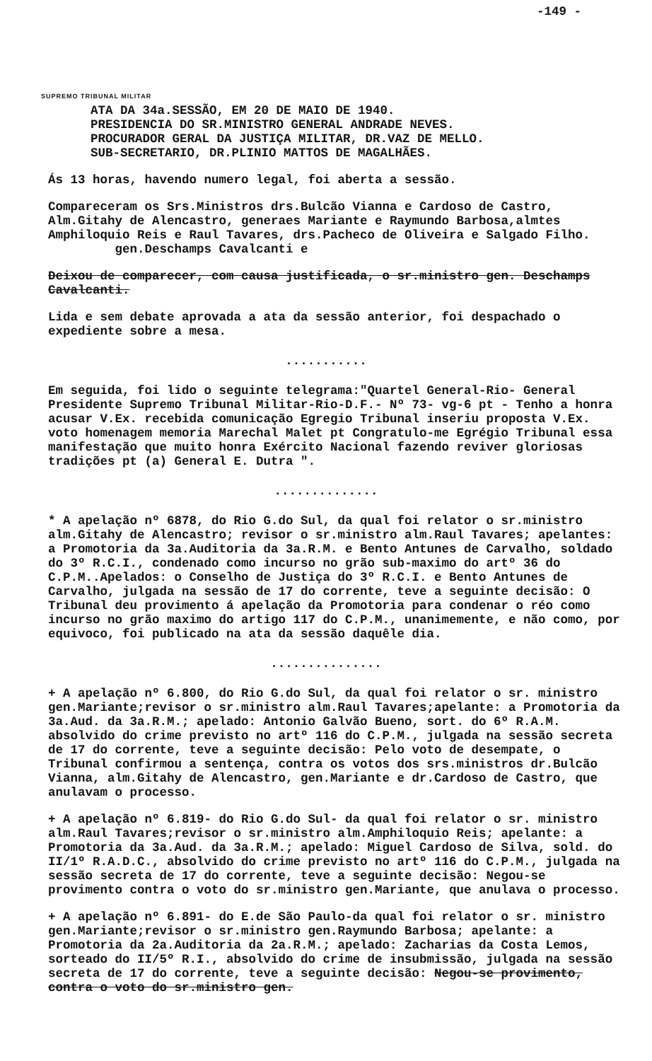-149 -
SUPREMO TRIBUNAL MILITAR
ATA DA 34a.SESSÃO, EM 20 DE MAIO DE 1940.
PRESIDENCIA DO SR.MINISTRO GENERAL ANDRADE NEVES.
PROCURADOR GERAL DA JUSTIÇA MILITAR, DR.VAZ DE MELLO.
SUB-SECRETARIO, DR.PLINIO MATTOS DE MAGALHÃES.
Ás 13 horas, havendo numero legal, foi aberta a sessão.
Compareceram os Srs.Ministros drs.Bulcão Vianna e Cardoso de Castro, Alm.Gitahy de Alencastro, generaes Mariante e Raymundo Barbosa,almtes Amphiloquio Reis e Raul Tavares, drs.Pacheco de Oliveira e Salgado Filho. gen.Deschamps Cavalcanti e
Deixou de comparecer, com causa justificada, o sr.ministro gen. Deschamps Cavalcanti.
Lida e sem debate aprovada a ata da sessão anterior, foi despachado o expediente sobre a mesa.
...........
Em seguida, foi lido o seguinte telegrama:"Quartel General-Rio- General Presidente Supremo Tribunal Militar-Rio-D.F.- Nº 73- vg-6 pt - Tenho a honra acusar V.Ex. recebida comunicação Egregio Tribunal inseriu proposta V.Ex. voto homenagem memoria Marechal Malet pt Congratulo-me Egrégio Tribunal essa manifestação que muito honra Exército Nacional fazendo reviver gloriosas tradições pt (a) General E. Dutra ".
..............
* A apelação nº 6878, do Rio G.do Sul, da qual foi relator o sr.ministro alm.Gitahy de Alencastro; revisor o sr.ministro alm.Raul Tavares; apelantes: a Promotoria da 3a.Auditoria da 3a.R.M. e Bento Antunes de Carvalho, soldado do 3º R.C.I., condenado como incurso no grão sub-maximo do artº 36 do C.P.M..Apelados: o Conselho de Justiça do 3º R.C.I. e Bento Antunes de Carvalho, julgada na sessão de 17 do corrente, teve a seguinte decisão: O Tribunal deu provimento á apelação da Promotoria para condenar o réo como incurso no grão maximo do artigo 117 do C.P.M., unanimemente, e não como, por equivoco, foi publicado na ata da sessão daquêle dia.
...............
+ A apelação nº 6.800, do Rio G.do Sul, da qual foi relator o sr. ministro gen.Mariante;revisor o sr.ministro alm.Raul Tavares;apelante: a Promotoria da 3a.Aud. da 3a.R.M.; apelado: Antonio Galvão Bueno, sort. do 6º R.A.M. absolvido do crime previsto no artº 116 do C.P.M., julgada na sessão secreta de 17 do corrente, teve a seguinte decisão: Pelo voto de desempate, o Tribunal confirmou a sentença, contra os votos dos srs.ministros dr.Bulcão Vianna, alm.Gitahy de Alencastro, gen.Mariante e dr.Cardoso de Castro, que anulavam o processo.
+ A apelação nº 6.819- do Rio G.do Sul- da qual foi relator o sr. ministro alm.Raul Tavares;revisor o sr.ministro alm.Amphiloquio Reis; apelante: a Promotoria da 3a.Aud. da 3a.R.M.; apelado: Miguel Cardoso de Silva, sold. do II/1º R.A.D.C., absolvido do crime previsto no artº 116 do C.P.M., julgada na sessão secreta de 17 do corrente, teve a seguinte decisão: Negou-se provimento contra o voto do sr.ministro gen.Mariante, que anulava o processo.
+ A apelação nº 6.891- do E.de São Paulo-da qual foi relator o sr. ministro gen.Mariante;revisor o sr.ministro gen.Raymundo Barbosa; apelante: a Promotoria da 2a.Auditoria da 2a.R.M.; apelado: Zacharias da Costa Lemos, sorteado do II/5º R.I., absolvido do crime de insubmissão, julgada na sessão secreta de 17 do corrente, teve a seguinte decisão: Negou-se provimento, contra o voto do sr.ministro gen.